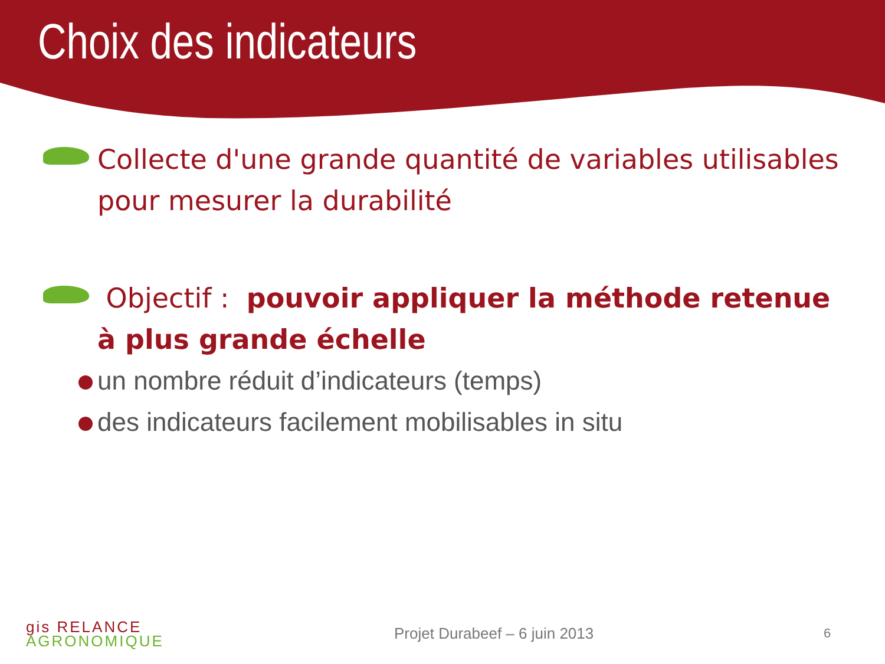Choix des indicateurs
Collecte d'une grande quantité de variables utilisables pour mesurer la durabilité
Objectif : pouvoir appliquer la méthode retenue à plus grande échelle
un nombre réduit d’indicateurs (temps)
des indicateurs facilement mobilisables in situ
gis RELANCE
AGRONOMIQUE
Projet Durabeef – 6 juin 2013 6